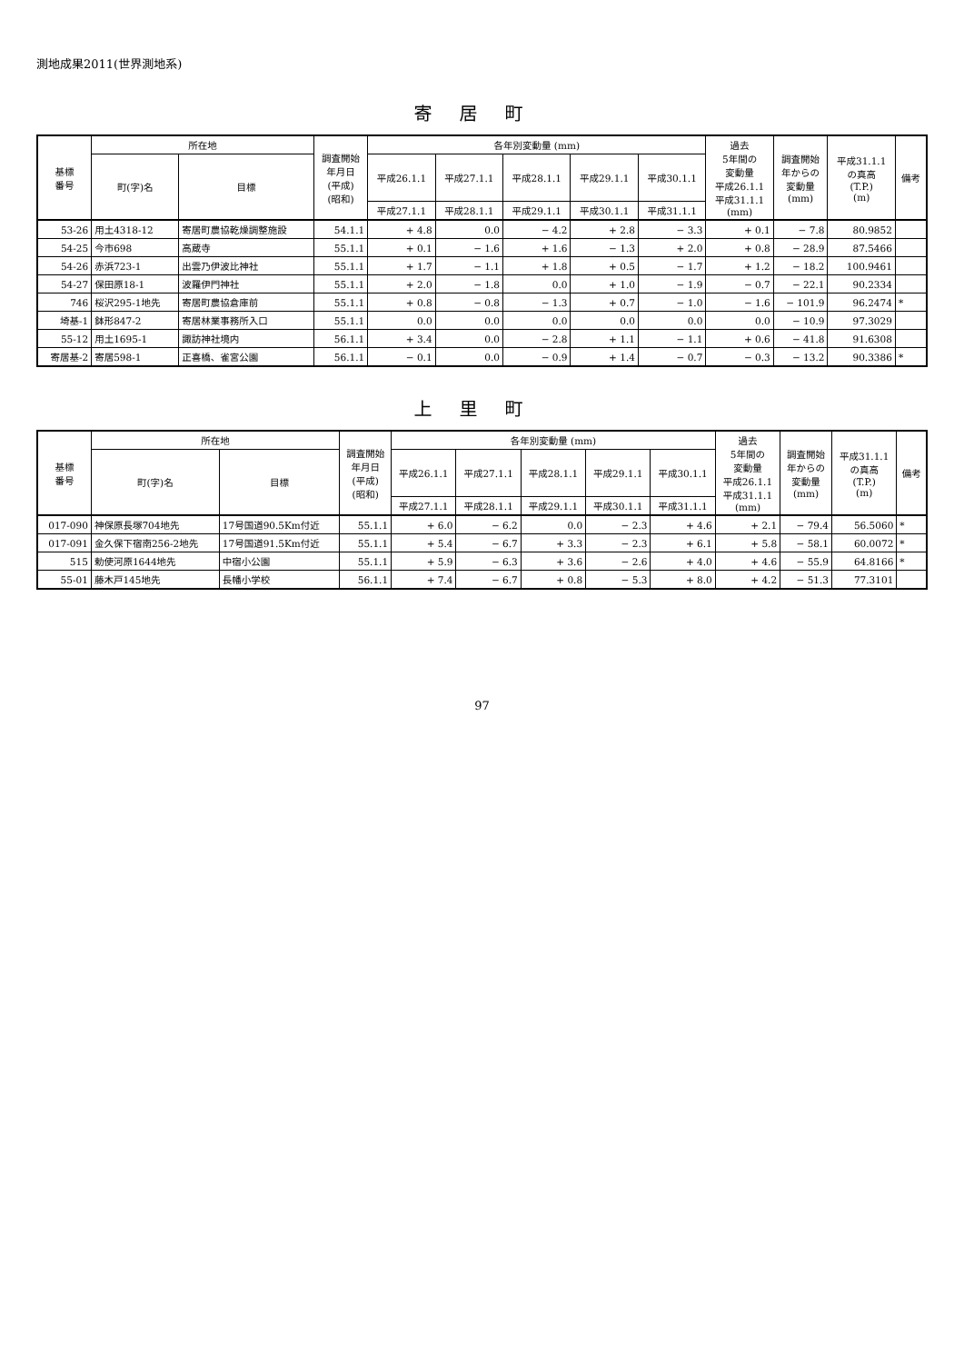測地成果2011(世界測地系)
寄居町
| 基標 番号 | 所在地 | | 調査開始 年月日 (平成) (昭和) | 各年別変動量 (mm) | | | | | 過去 5年間の 変動量 平成26.1.1 平成31.1.1 (mm) | 調査開始 年からの 変動量 (mm) | 平成31.1.1 の真高 (T.P.) (m) | 備考 |
| --- | --- | --- | --- | --- | --- | --- | --- | --- | --- | --- | --- | --- |
| | 町(字)名 | 目標 | | 平成26.1.1 | 平成27.1.1 | 平成28.1.1 | 平成29.1.1 | 平成30.1.1 | | | | |
| | | | | 平成27.1.1 | 平成28.1.1 | 平成29.1.1 | 平成30.1.1 | 平成31.1.1 | | | | |
| 53-26 | 用土4318-12 | 寄居町農協乾燥調整施設 | 54.1.1 | + 4.8 | 0.0 | − 4.2 | + 2.8 | − 3.3 | + 0.1 | − 7.8 | 80.9852 | |
| 54-25 | 今市698 | 高蔵寺 | 55.1.1 | + 0.1 | − 1.6 | + 1.6 | − 1.3 | + 2.0 | + 0.8 | − 28.9 | 87.5466 | |
| 54-26 | 赤浜723-1 | 出雲乃伊波比神社 | 55.1.1 | + 1.7 | − 1.1 | + 1.8 | + 0.5 | − 1.7 | + 1.2 | − 18.2 | 100.9461 | |
| 54-27 | 保田原18-1 | 波羅伊門神社 | 55.1.1 | + 2.0 | − 1.8 | 0.0 | + 1.0 | − 1.9 | − 0.7 | − 22.1 | 90.2334 | |
| 746 | 桜沢295-1地先 | 寄居町農協倉庫前 | 55.1.1 | + 0.8 | − 0.8 | − 1.3 | + 0.7 | − 1.0 | − 1.6 | − 101.9 | 96.2474 | * |
| 埼基-1 | 鉢形847-2 | 寄居林業事務所入口 | 55.1.1 | 0.0 | 0.0 | 0.0 | 0.0 | 0.0 | 0.0 | − 10.9 | 97.3029 | |
| 55-12 | 用土1695-1 | 諏訪神社境内 | 56.1.1 | + 3.4 | 0.0 | − 2.8 | + 1.1 | − 1.1 | + 0.6 | − 41.8 | 91.6308 | |
| 寄居基-2 | 寄居598-1 | 正喜橋、雀宮公園 | 56.1.1 | − 0.1 | 0.0 | − 0.9 | + 1.4 | − 0.7 | − 0.3 | − 13.2 | 90.3386 | * |
上里町
| 基標 番号 | 所在地 | | 調査開始 年月日 (平成) (昭和) | 各年別変動量 (mm) | | | | | 過去 5年間の 変動量 平成26.1.1 平成31.1.1 (mm) | 調査開始 年からの 変動量 (mm) | 平成31.1.1 の真高 (T.P.) (m) | 備考 |
| --- | --- | --- | --- | --- | --- | --- | --- | --- | --- | --- | --- | --- |
| | 町(字)名 | 目標 | | 平成26.1.1 | 平成27.1.1 | 平成28.1.1 | 平成29.1.1 | 平成30.1.1 | | | | |
| | | | | 平成27.1.1 | 平成28.1.1 | 平成29.1.1 | 平成30.1.1 | 平成31.1.1 | | | | |
| 017-090 | 神保原長塚704地先 | 17号国道90.5Km付近 | 55.1.1 | + 6.0 | − 6.2 | 0.0 | − 2.3 | + 4.6 | + 2.1 | − 79.4 | 56.5060 | * |
| 017-091 | 金久保下宿南256-2地先 | 17号国道91.5Km付近 | 55.1.1 | + 5.4 | − 6.7 | + 3.3 | − 2.3 | + 6.1 | + 5.8 | − 58.1 | 60.0072 | * |
| 515 | 勅使河原1644地先 | 中宿小公園 | 55.1.1 | + 5.9 | − 6.3 | + 3.6 | − 2.6 | + 4.0 | + 4.6 | − 55.9 | 64.8166 | * |
| 55-01 | 藤木戸145地先 | 長幡小学校 | 56.1.1 | + 7.4 | − 6.7 | + 0.8 | − 5.3 | + 8.0 | + 4.2 | − 51.3 | 77.3101 | |
97